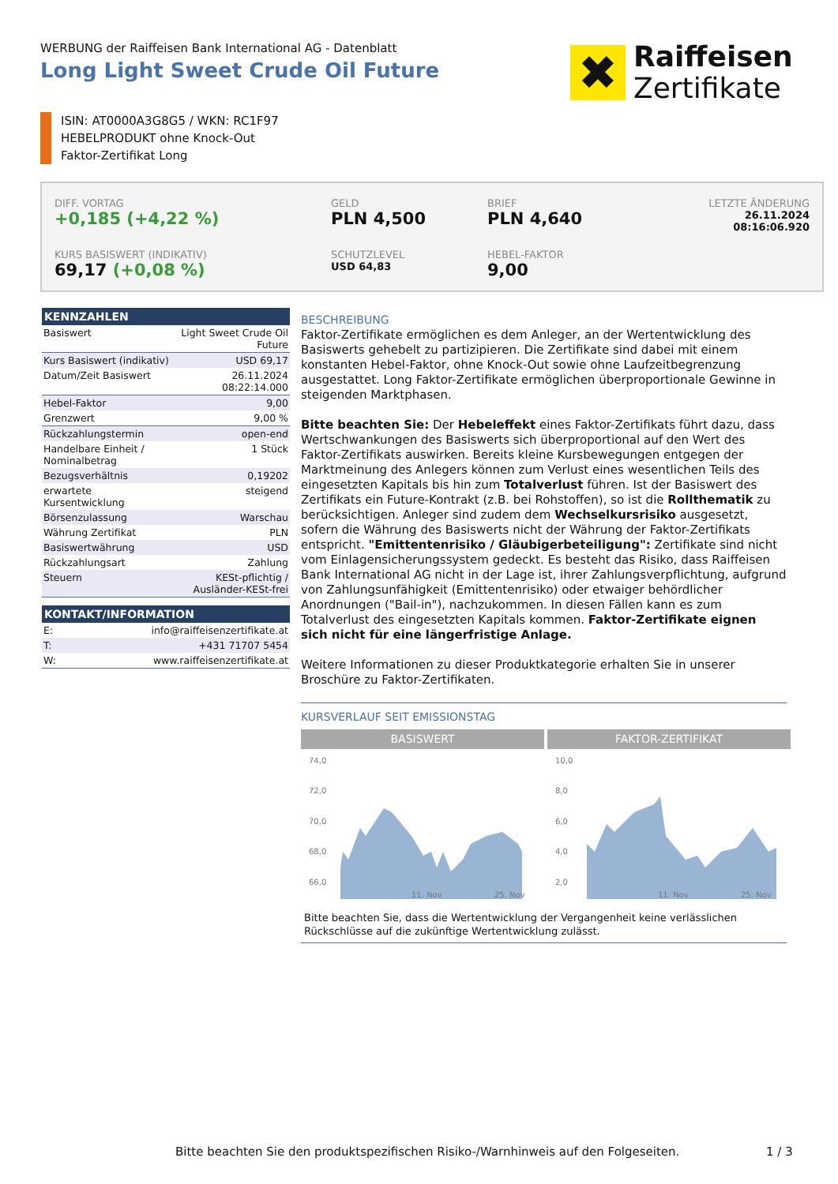WERBUNG der Raiffeisen Bank International AG - Datenblatt
Long Light Sweet Crude Oil Future
✖
Raiffeisen
Zertifikate
ISIN: AT0000A3G8G5 / WKN: RC1F97
HEBELPRODUKT ohne Knock-Out
Faktor-Zertifikat Long
DIFF. VORTAG
+0,185 (+4,22 %)
GELD
PLN 4,500
BRIEF
PLN 4,640
LETZTE ÄNDERUNG
26.11.2024
08:16:06.920
KURS BASISWERT (INDIKATIV)
69,17 (+0,08 %)
SCHUTZLEVEL
USD 64,83
HEBEL-FAKTOR
9,00
| KENNZAHLEN | |
| --- | --- |
| Basiswert | Light Sweet Crude Oil Future |
| Kurs Basiswert (indikativ) | USD 69,17 |
| Datum/Zeit Basiswert | 26.11.2024 08:22:14.000 |
| Hebel-Faktor | 9,00 |
| Grenzwert | 9,00 % |
| Rückzahlungstermin | open-end |
| Handelbare Einheit / Nominalbetrag | 1 Stück |
| Bezugsverhältnis | 0,19202 |
| erwartete Kursentwicklung | steigend |
| Börsenzulassung | Warschau |
| Währung Zertifikat | PLN |
| Basiswertwährung | USD |
| Rückzahlungsart | Zahlung |
| Steuern | KESt-pflichtig / Ausländer-KESt-frei |
| KONTAKT/INFORMATION | |
| --- | --- |
| E: | info@raiffeisenzertifikate.at |
| T: | +431 71707 5454 |
| W: | www.raiffeisenzertifikate.at |
BESCHREIBUNG
Faktor-Zertifikate ermöglichen es dem Anleger, an der Wertentwicklung des Basiswerts gehebelt zu partizipieren. Die Zertifikate sind dabei mit einem konstanten Hebel-Faktor, ohne Knock-Out sowie ohne Laufzeitbegrenzung ausgestattet. Long Faktor-Zertifikate ermöglichen überproportionale Gewinne in steigenden Marktphasen.
Bitte beachten Sie: Der Hebeleffekt eines Faktor-Zertifikats führt dazu, dass Wertschwankungen des Basiswerts sich überproportional auf den Wert des Faktor-Zertifikats auswirken. Bereits kleine Kursbewegungen entgegen der Marktmeinung des Anlegers können zum Verlust eines wesentlichen Teils des eingesetzten Kapitals bis hin zum Totalverlust führen. Ist der Basiswert des Zertifikats ein Future-Kontrakt (z.B. bei Rohstoffen), so ist die Rollthematik zu berücksichtigen. Anleger sind zudem dem Wechselkursrisiko ausgesetzt, sofern die Währung des Basiswerts nicht der Währung der Faktor-Zertifikats entspricht. "Emittentenrisiko / Gläubigerbeteiligung": Zertifikate sind nicht vom Einlagensicherungssystem gedeckt. Es besteht das Risiko, dass Raiffeisen Bank International AG nicht in der Lage ist, ihrer Zahlungsverpflichtung, aufgrund von Zahlungsunfähigkeit (Emittentenrisiko) oder etwaiger behördlicher Anordnungen ("Bail-in"), nachzukommen. In diesen Fällen kann es zum Totalverlust des eingesetzten Kapitals kommen. Faktor-Zertifikate eignen sich nicht für eine längerfristige Anlage.
Weitere Informationen zu dieser Produktkategorie erhalten Sie in unserer Broschüre zu Faktor-Zertifikaten.
KURSVERLAUF SEIT EMISSIONSTAG
BASISWERT
74,0
72,0
70,0
68,0
66,0
11. Nov
25. Nov
FAKTOR-ZERTIFIKAT
10,0
8,0
6,0
4,0
2,0
11. Nov
25. Nov
Bitte beachten Sie, dass die Wertentwicklung der Vergangenheit keine verlässlichen Rückschlüsse auf die zukünftige Wertentwicklung zulässt.
Bitte beachten Sie den produktspezifischen Risiko-/Warnhinweis auf den Folgeseiten.
1 / 3